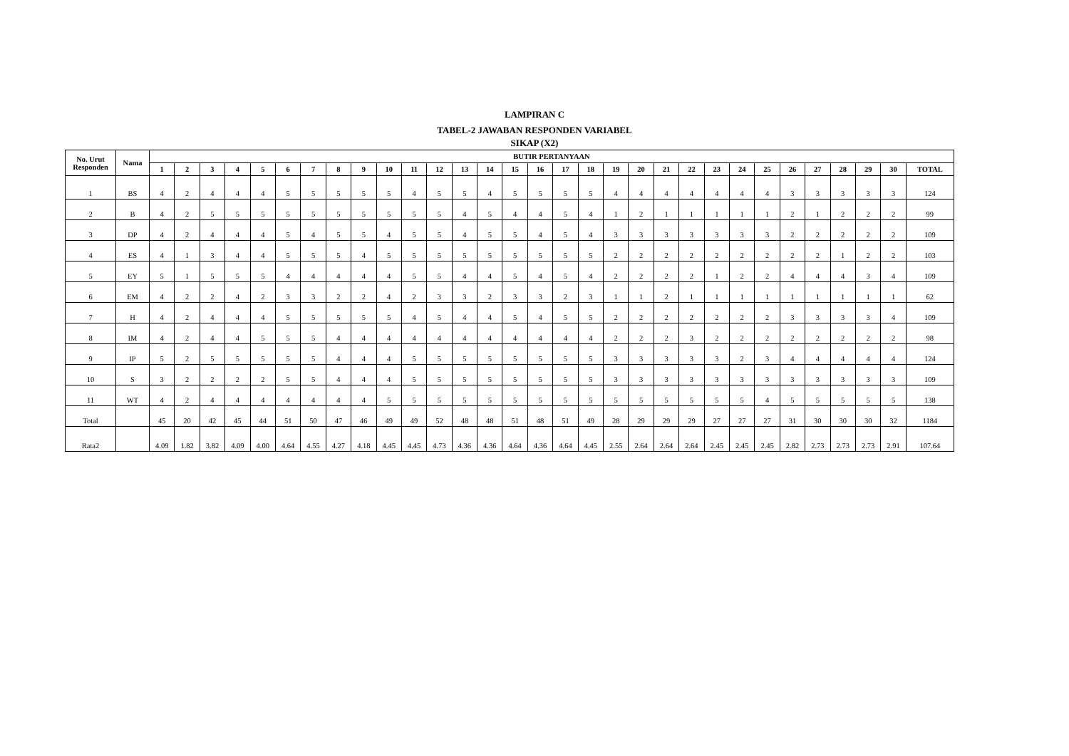LAMPIRAN C
TABEL-2 JAWABAN RESPONDEN VARIABEL
SIKAP (X2)
| No. Urut Responden | Nama | BUTIR PERTANYAAN | | | | | | | | | | | | | | | | | | | | | | | | | | | | | | |
| --- | --- | --- | --- | --- | --- | --- | --- | --- | --- | --- | --- | --- | --- | --- | --- | --- | --- | --- | --- | --- | --- | --- | --- | --- | --- | --- | --- | --- | --- | --- | --- | --- |
| | | 1 | 2 | 3 | 4 | 5 | 6 | 7 | 8 | 9 | 10 | 11 | 12 | 13 | 14 | 15 | 16 | 17 | 18 | 19 | 20 | 21 | 22 | 23 | 24 | 25 | 26 | 27 | 28 | 29 | 30 | TOTAL |
| 1 | BS | 4 | 2 | 4 | 4 | 4 | 5 | 5 | 5 | 5 | 5 | 4 | 5 | 5 | 4 | 5 | 5 | 5 | 5 | 4 | 4 | 4 | 4 | 4 | 4 | 4 | 3 | 3 | 3 | 3 | 3 | 124 |
| 2 | B | 4 | 2 | 5 | 5 | 5 | 5 | 5 | 5 | 5 | 5 | 5 | 5 | 4 | 5 | 4 | 4 | 5 | 4 | 1 | 2 | 1 | 1 | 1 | 1 | 1 | 2 | 1 | 2 | 2 | 2 | 99 |
| 3 | DP | 4 | 2 | 4 | 4 | 4 | 5 | 4 | 5 | 5 | 4 | 5 | 5 | 4 | 5 | 5 | 4 | 5 | 4 | 3 | 3 | 3 | 3 | 3 | 3 | 3 | 2 | 2 | 2 | 2 | 2 | 109 |
| 4 | ES | 4 | 1 | 3 | 4 | 4 | 5 | 5 | 5 | 4 | 5 | 5 | 5 | 5 | 5 | 5 | 5 | 5 | 5 | 2 | 2 | 2 | 2 | 2 | 2 | 2 | 2 | 2 | 1 | 2 | 2 | 103 |
| 5 | EY | 5 | 1 | 5 | 5 | 5 | 4 | 4 | 4 | 4 | 4 | 5 | 5 | 4 | 4 | 5 | 4 | 5 | 4 | 2 | 2 | 2 | 2 | 1 | 2 | 2 | 4 | 4 | 4 | 3 | 4 | 109 |
| 6 | EM | 4 | 2 | 2 | 4 | 2 | 3 | 3 | 2 | 2 | 4 | 2 | 3 | 3 | 2 | 3 | 3 | 2 | 3 | 1 | 1 | 2 | 1 | 1 | 1 | 1 | 1 | 1 | 1 | 1 | 1 | 62 |
| 7 | H | 4 | 2 | 4 | 4 | 4 | 5 | 5 | 5 | 5 | 5 | 4 | 5 | 4 | 4 | 5 | 4 | 5 | 5 | 2 | 2 | 2 | 2 | 2 | 2 | 2 | 3 | 3 | 3 | 3 | 4 | 109 |
| 8 | IM | 4 | 2 | 4 | 4 | 5 | 5 | 5 | 4 | 4 | 4 | 4 | 4 | 4 | 4 | 4 | 4 | 4 | 4 | 2 | 2 | 2 | 3 | 2 | 2 | 2 | 2 | 2 | 2 | 2 | 2 | 98 |
| 9 | IP | 5 | 2 | 5 | 5 | 5 | 5 | 5 | 4 | 4 | 4 | 5 | 5 | 5 | 5 | 5 | 5 | 5 | 5 | 3 | 3 | 3 | 3 | 3 | 2 | 3 | 4 | 4 | 4 | 4 | 4 | 124 |
| 10 | S | 3 | 2 | 2 | 2 | 2 | 5 | 5 | 4 | 4 | 4 | 5 | 5 | 5 | 5 | 5 | 5 | 5 | 5 | 3 | 3 | 3 | 3 | 3 | 3 | 3 | 3 | 3 | 3 | 3 | 3 | 109 |
| 11 | WT | 4 | 2 | 4 | 4 | 4 | 4 | 4 | 4 | 4 | 5 | 5 | 5 | 5 | 5 | 5 | 5 | 5 | 5 | 5 | 5 | 5 | 5 | 5 | 5 | 4 | 5 | 5 | 5 | 5 | 5 | 138 |
| Total | | 45 | 20 | 42 | 45 | 44 | 51 | 50 | 47 | 46 | 49 | 49 | 52 | 48 | 48 | 51 | 48 | 51 | 49 | 28 | 29 | 29 | 29 | 27 | 27 | 27 | 31 | 30 | 30 | 30 | 32 | 1184 |
| Rata2 | | 4.09 | 1.82 | 3.82 | 4.09 | 4.00 | 4.64 | 4.55 | 4.27 | 4.18 | 4.45 | 4.45 | 4.73 | 4.36 | 4.36 | 4.64 | 4.36 | 4.64 | 4.45 | 2.55 | 2.64 | 2.64 | 2.64 | 2.45 | 2.45 | 2.45 | 2.82 | 2.73 | 2.73 | 2.73 | 2.91 | 107.64 |